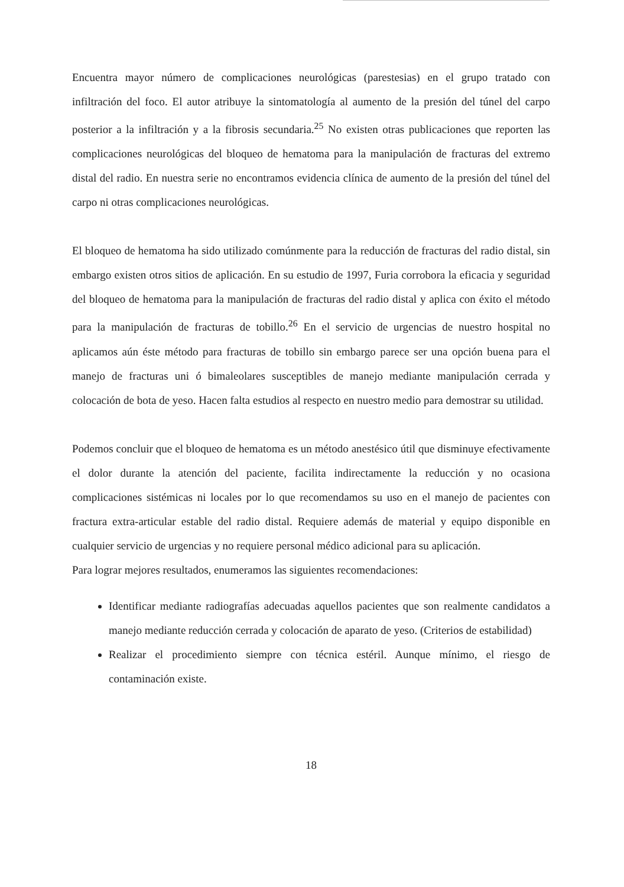Encuentra mayor número de complicaciones neurológicas (parestesias) en el grupo tratado con infiltración del foco. El autor atribuye la sintomatología al aumento de la presión del túnel del carpo posterior a la infiltración y a la fibrosis secundaria.<sup>25</sup> No existen otras publicaciones que reporten las complicaciones neurológicas del bloqueo de hematoma para la manipulación de fracturas del extremo distal del radio. En nuestra serie no encontramos evidencia clínica de aumento de la presión del túnel del carpo ni otras complicaciones neurológicas.
El bloqueo de hematoma ha sido utilizado comúnmente para la reducción de fracturas del radio distal, sin embargo existen otros sitios de aplicación. En su estudio de 1997, Furia corrobora la eficacia y seguridad del bloqueo de hematoma para la manipulación de fracturas del radio distal y aplica con éxito el método para la manipulación de fracturas de tobillo.<sup>26</sup> En el servicio de urgencias de nuestro hospital no aplicamos aún éste método para fracturas de tobillo sin embargo parece ser una opción buena para el manejo de fracturas uni ó bimaleolares susceptibles de manejo mediante manipulación cerrada y colocación de bota de yeso. Hacen falta estudios al respecto en nuestro medio para demostrar su utilidad.
Podemos concluir que el bloqueo de hematoma es un método anestésico útil que disminuye efectivamente el dolor durante la atención del paciente, facilita indirectamente la reducción y no ocasiona complicaciones sistémicas ni locales por lo que recomendamos su uso en el manejo de pacientes con fractura extra-articular estable del radio distal. Requiere además de material y equipo disponible en cualquier servicio de urgencias y no requiere personal médico adicional para su aplicación.
Para lograr mejores resultados, enumeramos las siguientes recomendaciones:
Identificar mediante radiografías adecuadas aquellos pacientes que son realmente candidatos a manejo mediante reducción cerrada y colocación de aparato de yeso. (Criterios de estabilidad)
Realizar el procedimiento siempre con técnica estéril. Aunque mínimo, el riesgo de contaminación existe.
18